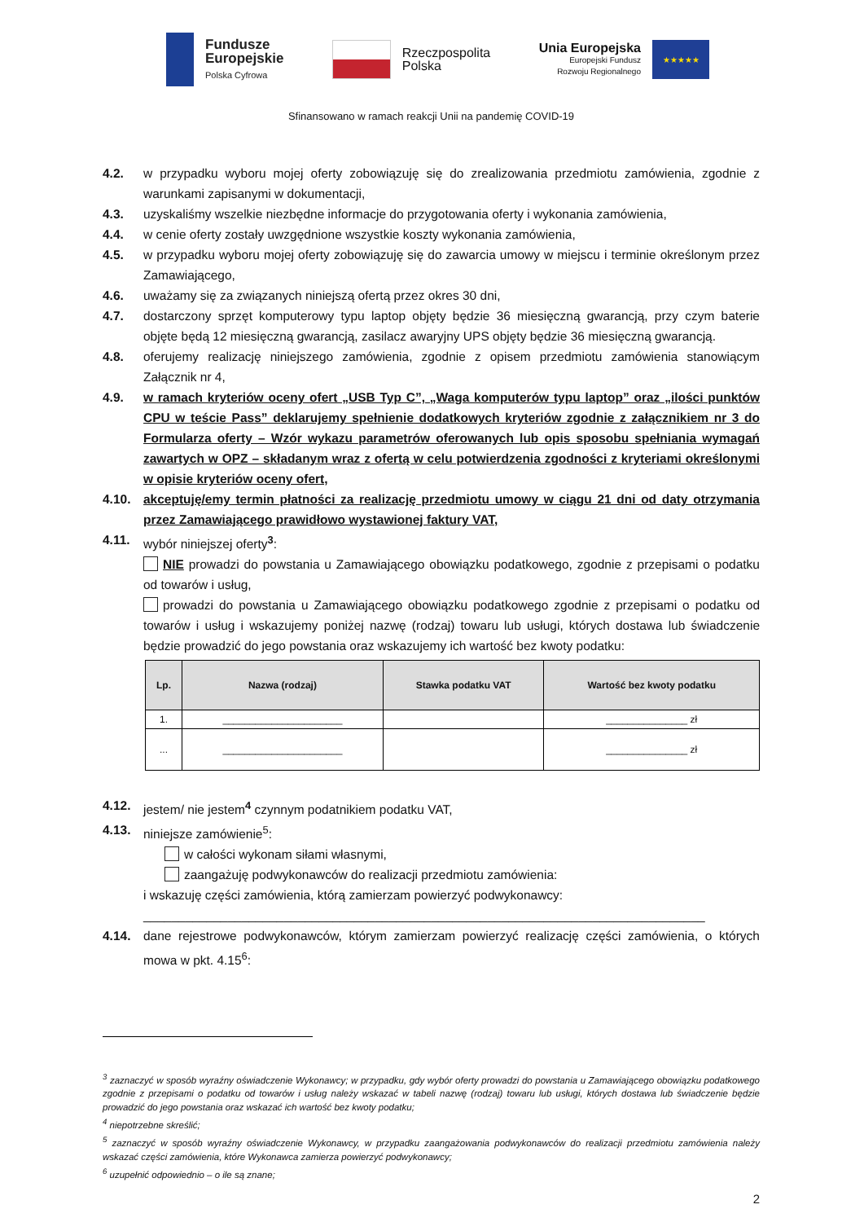Fundusze
Europejskie
Polska Cyfrowa
Rzeczpospolita
Polska
Unia Europejska
Europejski Fundusz
Rozwoju Regionalnego
★★★★★
Sfinansowano w ramach reakcji Unii na pandemię COVID-19
4.2. w przypadku wyboru mojej oferty zobowiązuję się do zrealizowania przedmiotu zamówienia, zgodnie z warunkami zapisanymi w dokumentacji,
4.3. uzyskaliśmy wszelkie niezbędne informacje do przygotowania oferty i wykonania zamówienia,
4.4. w cenie oferty zostały uwzgędnione wszystkie koszty wykonania zamówienia,
4.5. w przypadku wyboru mojej oferty zobowiązuję się do zawarcia umowy w miejscu i terminie określonym przez Zamawiającego,
4.6. uważamy się za związanych niniejszą ofertą przez okres 30 dni,
4.7. dostarczony sprzęt komputerowy typu laptop objęty będzie 36 miesięczną gwarancją, przy czym baterie objęte będą 12 miesięczną gwarancją, zasilacz awaryjny UPS objęty będzie 36 miesięczną gwarancją.
4.8. oferujemy realizację niniejszego zamówienia, zgodnie z opisem przedmiotu zamówienia stanowiącym Załącznik nr 4,
4.9. w ramach kryteriów oceny ofert „USB Typ C”, „Waga komputerów typu laptop” oraz „ilości punktów CPU w teście Pass” deklarujemy spełnienie dodatkowych kryteriów zgodnie z załącznikiem nr 3 do Formularza oferty – Wzór wykazu parametrów oferowanych lub opis sposobu spełniania wymagań zawartych w OPZ – składanym wraz z ofertą w celu potwierdzenia zgodności z kryteriami określonymi w opisie kryteriów oceny ofert,
4.10. akceptuję/emy termin płatności za realizację przedmiotu umowy w ciągu 21 dni od daty otrzymania przez Zamawiającego prawidłowo wystawionej faktury VAT,
4.11. wybór niniejszej oferty<sup>3</sup>:
NIE prowadzi do powstania u Zamawiającego obowiązku podatkowego, zgodnie z przepisami o podatku od towarów i usług,
prowadzi do powstania u Zamawiającego obowiązku podatkowego zgodnie z przepisami o podatku od towarów i usług i wskazujemy poniżej nazwę (rodzaj) towaru lub usługi, których dostawa lub świadczenie będzie prowadzić do jego powstania oraz wskazujemy ich wartość bez kwoty podatku:
| Lp. | Nazwa (rodzaj) | Stawka podatku VAT | Wartość bez kwoty podatku |
| --- | --- | --- | --- |
| 1. | ______________________ | | _______________ zł |
| ... | ______________________ | | _______________ zł |
4.12. jestem/ nie jestem<sup>4</sup> czynnym podatnikiem podatku VAT,
4.13. niniejsze zamówienie<sup>5</sup>:
w całości wykonam siłami własnymi,
zaangażuję podwykonawców do realizacji przedmiotu zamówienia:
i wskazuję części zamówienia, którą zamierzam powierzyć podwykonawcy:
________________________________________________________________________________
4.14. dane rejestrowe podwykonawców, którym zamierzam powierzyć realizację części zamówienia, o których mowa w pkt. 4.15<sup>6</sup>:
<sup>3</sup> zaznaczyć w sposób wyraźny oświadczenie Wykonawcy; w przypadku, gdy wybór oferty prowadzi do powstania u Zamawiającego obowiązku podatkowego zgodnie z przepisami o podatku od towarów i usług należy wskazać w tabeli nazwę (rodzaj) towaru lub usługi, których dostawa lub świadczenie będzie prowadzić do jego powstania oraz wskazać ich wartość bez kwoty podatku;
<sup>4</sup> niepotrzebne skreślić;
<sup>5</sup> zaznaczyć w sposób wyraźny oświadczenie Wykonawcy, w przypadku zaangażowania podwykonawców do realizacji przedmiotu zamówienia należy wskazać części zamówienia, które Wykonawca zamierza powierzyć podwykonawcy;
<sup>6</sup> uzupełnić odpowiednio – o ile są znane;
2